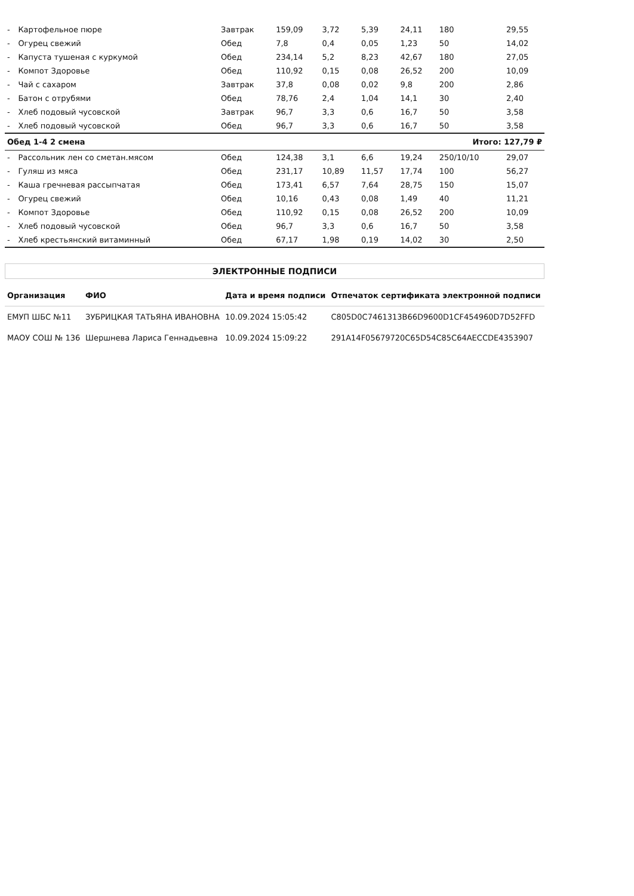| - | Картофельное пюре | Завтрак | 159,09 | 3,72 | 5,39 | 24,11 | 180 | 29,55 |
| - | Огурец свежий | Обед | 7,8 | 0,4 | 0,05 | 1,23 | 50 | 14,02 |
| - | Капуста тушеная с куркумой | Обед | 234,14 | 5,2 | 8,23 | 42,67 | 180 | 27,05 |
| - | Компот Здоровье | Обед | 110,92 | 0,15 | 0,08 | 26,52 | 200 | 10,09 |
| - | Чай с сахаром | Завтрак | 37,8 | 0,08 | 0,02 | 9,8 | 200 | 2,86 |
| - | Батон с отрубями | Обед | 78,76 | 2,4 | 1,04 | 14,1 | 30 | 2,40 |
| - | Хлеб подовый чусовской | Завтрак | 96,7 | 3,3 | 0,6 | 16,7 | 50 | 3,58 |
| - | Хлеб подовый чусовской | Обед | 96,7 | 3,3 | 0,6 | 16,7 | 50 | 3,58 |
| Обед 1-4 2 смена | | | | | | | Итого: 127,79 ₽ | |
| - | Рассольник лен со сметан.мясом | Обед | 124,38 | 3,1 | 6,6 | 19,24 | 250/10/10 | 29,07 |
| - | Гуляш из мяса | Обед | 231,17 | 10,89 | 11,57 | 17,74 | 100 | 56,27 |
| - | Каша гречневая рассыпчатая | Обед | 173,41 | 6,57 | 7,64 | 28,75 | 150 | 15,07 |
| - | Огурец свежий | Обед | 10,16 | 0,43 | 0,08 | 1,49 | 40 | 11,21 |
| - | Компот Здоровье | Обед | 110,92 | 0,15 | 0,08 | 26,52 | 200 | 10,09 |
| - | Хлеб подовый чусовской | Обед | 96,7 | 3,3 | 0,6 | 16,7 | 50 | 3,58 |
| - | Хлеб крестьянский витаминный | Обед | 67,17 | 1,98 | 0,19 | 14,02 | 30 | 2,50 |
ЭЛЕКТРОННЫЕ ПОДПИСИ
| Организация | ФИО | Дата и время подписи | Отпечаток сертификата электронной подписи |
| --- | --- | --- | --- |
| ЕМУП ШБС №11 | ЗУБРИЦКАЯ ТАТЬЯНА ИВАНОВНА | 10.09.2024 15:05:42 | C805D0C7461313B66D9600D1CF454960D7D52FFD |
| МАОУ СОШ № 136 | Шершнева Лариса Геннадьевна | 10.09.2024 15:09:22 | 291A14F05679720C65D54C85C64AECCDE4353907 |